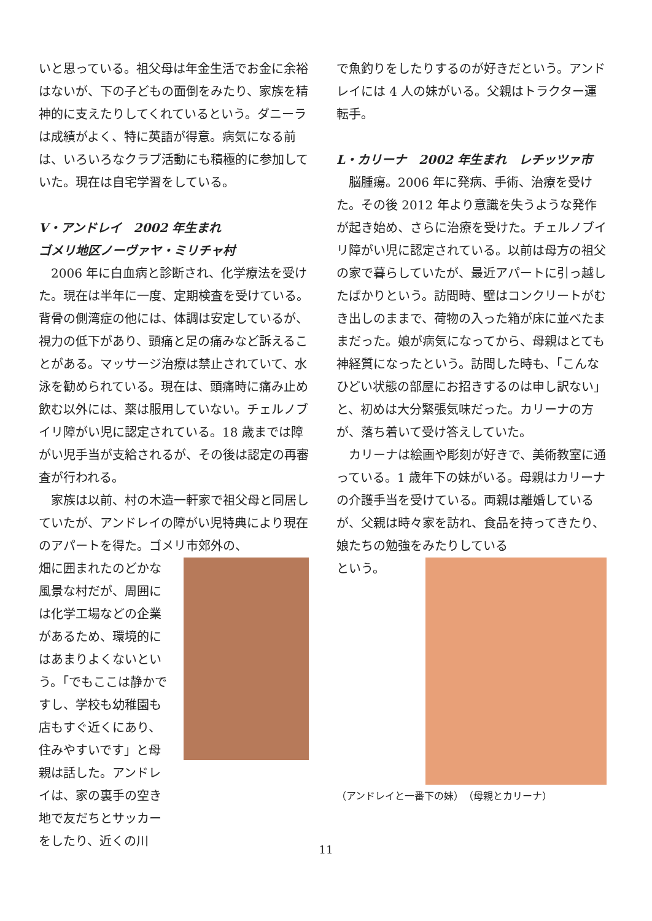いと思っている。祖父母は年金生活でお金に余裕はないが、下の子どもの面倒をみたり、家族を精神的に支えたりしてくれているという。ダニーラは成績がよく、特に英語が得意。病気になる前は、いろいろなクラブ活動にも積極的に参加していた。現在は自宅学習をしている。
V・アンドレイ　2002 年生まれ
ゴメリ地区ノーヴァヤ・ミリチャ村
　2006 年に白血病と診断され、化学療法を受けた。現在は半年に一度、定期検査を受けている。背骨の側湾症の他には、体調は安定しているが、視力の低下があり、頭痛と足の痛みなど訴えることがある。マッサージ治療は禁止されていて、水泳を勧められている。現在は、頭痛時に痛み止め飲む以外には、薬は服用していない。チェルノブイリ障がい児に認定されている。18 歳までは障がい児手当が支給されるが、その後は認定の再審査が行われる。
　家族は以前、村の木造一軒家で祖父母と同居していたが、アンドレイの障がい児特典により現在のアパートを得た。ゴメリ市郊外の、
畑に囲まれたのどかな風景な村だが、周囲には化学工場などの企業があるため、環境的にはあまりよくないという。「でもここは静かですし、学校も幼稚園も店もすぐ近くにあり、住みやすいです」と母親は話した。アンドレイは、家の裏手の空き地で友だちとサッカーをしたり、近くの川
で魚釣りをしたりするのが好きだという。アンドレイには 4 人の妹がいる。父親はトラクター運転手。
L・カリーナ　2002 年生まれ　レチッツァ市
　脳腫瘍。2006 年に発病、手術、治療を受けた。その後 2012 年より意識を失うような発作が起き始め、さらに治療を受けた。チェルノブイリ障がい児に認定されている。以前は母方の祖父の家で暮らしていたが、最近アパートに引っ越したばかりという。訪問時、壁はコンクリートがむき出しのままで、荷物の入った箱が床に並べたままだった。娘が病気になってから、母親はとても神経質になったという。訪問した時も、「こんなひどい状態の部屋にお招きするのは申し訳ない」と、初めは大分緊張気味だった。カリーナの方が、落ち着いて受け答えしていた。
　カリーナは絵画や彫刻が好きで、美術教室に通っている。1 歳年下の妹がいる。母親はカリーナの介護手当を受けている。両親は離婚しているが、父親は時々家を訪れ、食品を持ってきたり、娘たちの勉強をみたりしている
という。
（アンドレイと一番下の妹）　（母親とカリーナ）
11